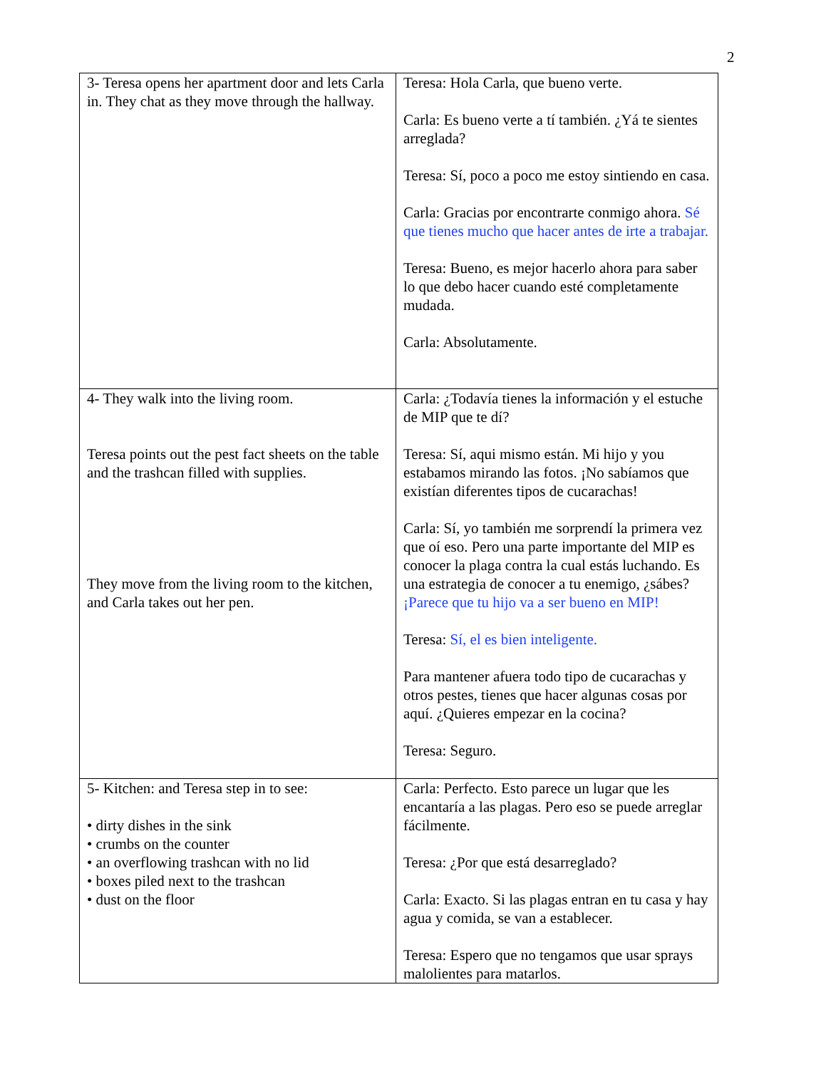2
| 3- Teresa opens her apartment door and lets Carla in. They chat as they move through the hallway. | Teresa: Hola Carla, que bueno verte. Carla: Es bueno verte a tí también. ¿Yá te sientes arreglada? Teresa: Sí, poco a poco me estoy sintiendo en casa. Carla: Gracias por encontrarte conmigo ahora. Sé que tienes mucho que hacer antes de irte a trabajar. Teresa: Bueno, es mejor hacerlo ahora para saber lo que debo hacer cuando esté completamente mudada. Carla: Absolutamente. |
| 4- They walk into the living room. Teresa points out the pest fact sheets on the table and the trashcan filled with supplies. They move from the living room to the kitchen, and Carla takes out her pen. | Carla: ¿Todavía tienes la información y el estuche de MIP que te dí? Teresa: Sí, aqui mismo están. Mi hijo y you estabamos mirando las fotos. ¡No sabíamos que existían diferentes tipos de cucarachas! Carla: Sí, yo también me sorprendí la primera vez que oí eso. Pero una parte importante del MIP es conocer la plaga contra la cual estás luchando. Es una estrategia de conocer a tu enemigo, ¿sábes? ¡Parece que tu hijo va a ser bueno en MIP! Teresa: Sí, el es bien inteligente. Para mantener afuera todo tipo de cucarachas y otros pestes, tienes que hacer algunas cosas por aquí. ¿Quieres empezar en la cocina? Teresa: Seguro. |
| 5- Kitchen: and Teresa step in to see: • dirty dishes in the sink • crumbs on the counter • an overflowing trashcan with no lid • boxes piled next to the trashcan • dust on the floor | Carla: Perfecto. Esto parece un lugar que les encantaría a las plagas. Pero eso se puede arreglar fácilmente. Teresa: ¿Por que está desarreglado? Carla: Exacto. Si las plagas entran en tu casa y hay agua y comida, se van a establecer. Teresa: Espero que no tengamos que usar sprays malolientes para matarlos. |